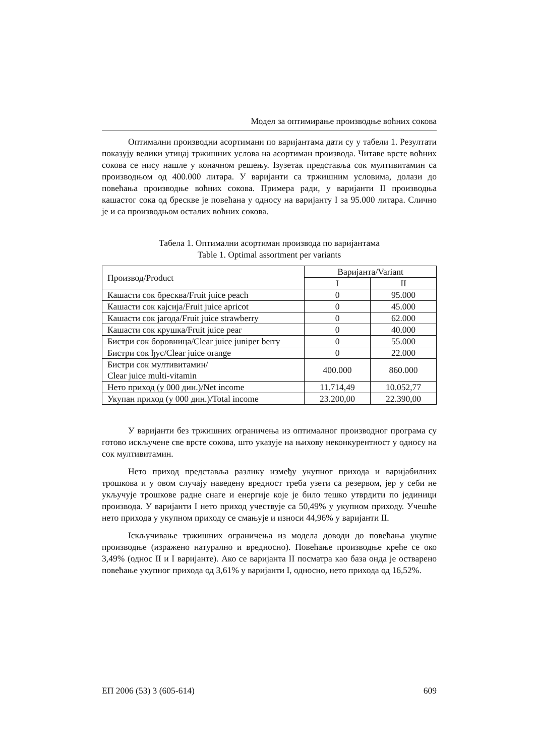Модел за оптимирање производње воћних сокова
Оптимални производни асортимани по варијантама дати су у табели 1. Резултати показују велики утицај тржишних услова на асортиман производа. Читаве врсте воћних сокова се нису нашле у коначном решењу. Iзузетак представља сок мултивитамин са производњом од 400.000 литара. У варијанти са тржишним условима, долази до повећања производње воћних сокова. Примера ради, у варијанти II производња кашастог сока од брескве је повећана у односу на варијанту I за 95.000 литара. Слично је и са производњом осталих воћних сокова.
Табела 1. Оптимални асортиман производа по варијантама
Table 1. Optimal assortment per variants
| Производ/Product | Варијанта/Variant | |
| --- | --- | --- |
| | I | II |
| Кашасти сок бресква/Fruit juice peach | 0 | 95.000 |
| Кашасти сок кајсија/Fruit juice apricot | 0 | 45.000 |
| Кашасти сок јагода/Fruit juice strawberry | 0 | 62.000 |
| Кашасти сок крушка/Fruit juice pear | 0 | 40.000 |
| Бистри сок боровница/Clear juice juniper berry | 0 | 55.000 |
| Бистри сок ђус/Clear juice orange | 0 | 22.000 |
| Бистри сок мултивитамин/ Clear juice multi-vitamin | 400.000 | 860.000 |
| Нето приход (у 000 дин.)/Net income | 11.714,49 | 10.052,77 |
| Укупан приход (у 000 дин.)/Total income | 23.200,00 | 22.390,00 |
У варијанти без тржишних ограничења из оптималног производног програма су готово искључене све врсте сокова, што указује на њихову неконкурентност у односу на сок мултивитамин.
Нето приход представља разлику између укупног прихода и варијабилних трошкова и у овом случају наведену вредност треба узети са резервом, јер у себи не укључује трошкове радне снаге и енергије које је било тешко утврдити по јединици производа. У варијанти I нето приход учествује са 50,49% у укупном приходу. Учешће нето прихода у укупном приходу се смањује и износи 44,96% у варијанти II.
Iскључивање тржишних ограничења из модела доводи до повећања укупне производње (изражено натурално и вредносно). Повећање производње креће се око 3,49% (однос II и I варијанте). Ако се варијанта II посматра као база онда је остварено повећање укупног прихода од 3,61% у варијанти I, односно, нето прихода од 16,52%.
ЕП 2006 (53) 3 (605-614) 609